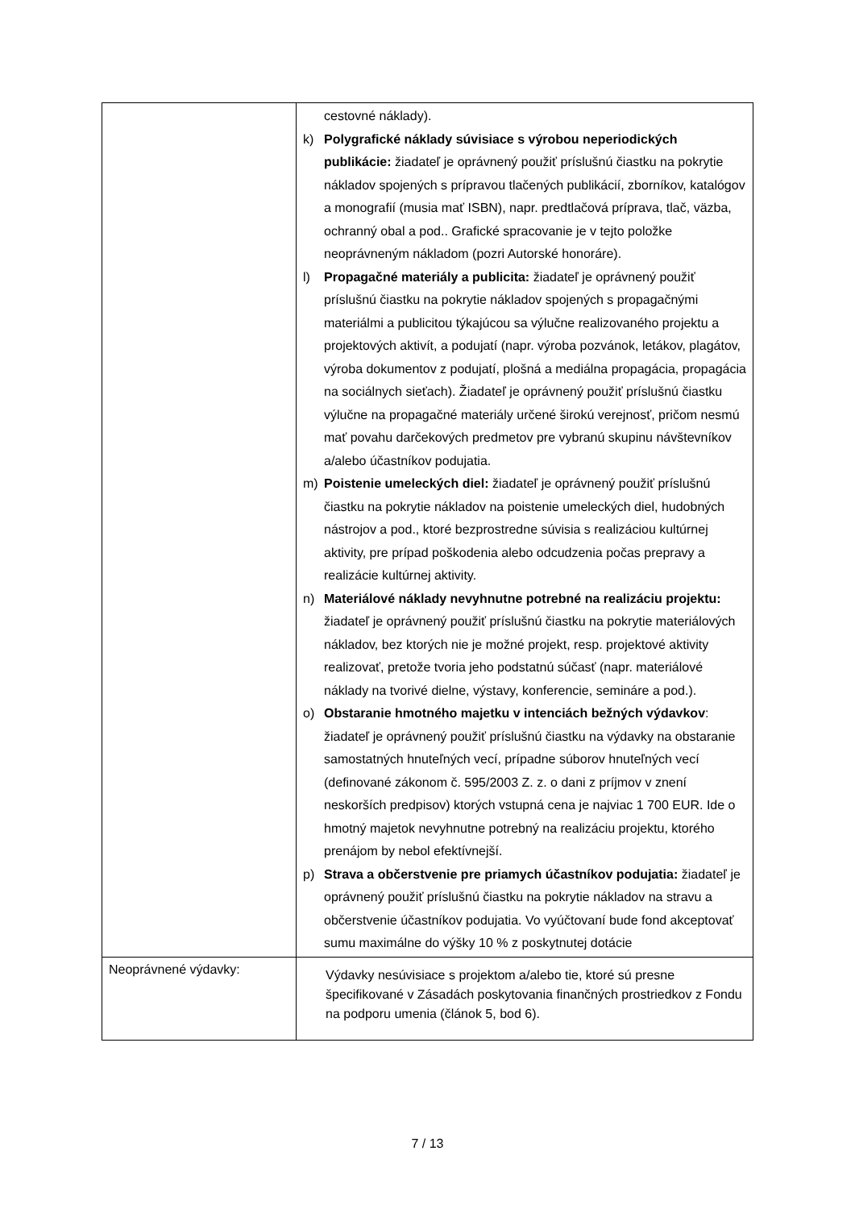| | cestovné náklady). k) Polygrafické náklady súvisiace s výrobou neperiodických publikácie: žiadateľ je oprávnený použiť príslušnú čiastku na pokrytie nákladov spojených s prípravou tlačených publikácií, zborníkov, katalógov a monografií (musia mať ISBN), napr. predtlačová príprava, tlač, väzba, ochranný obal a pod.. Grafické spracovanie je v tejto položke neoprávneným nákladom (pozri Autorské honoráre). l) Propagačné materiály a publicita: žiadateľ je oprávnený použiť príslušnú čiastku na pokrytie nákladov spojených s propagačnými materiálmi a publicitou týkajúcou sa výlučne realizovaného projektu a projektových aktivít, a podujatí (napr. výroba pozvánok, letákov, plagátov, výroba dokumentov z podujatí, plošná a mediálna propagácia, propagácia na sociálnych sieťach). Žiadateľ je oprávnený použiť príslušnú čiastku výlučne na propagačné materiály určené širokú verejnosť, pričom nesmú mať povahu darčekových predmetov pre vybranú skupinu návštevníkov a/alebo účastníkov podujatia. m) Poistenie umeleckých diel: žiadateľ je oprávnený použiť príslušnú čiastku na pokrytie nákladov na poistenie umeleckých diel, hudobných nástrojov a pod., ktoré bezprostredne súvisia s realizáciou kultúrnej aktivity, pre prípad poškodenia alebo odcudzenia počas prepravy a realizácie kultúrnej aktivity. n) Materiálové náklady nevyhnutne potrebné na realizáciu projektu: žiadateľ je oprávnený použiť príslušnú čiastku na pokrytie materiálových nákladov, bez ktorých nie je možné projekt, resp. projektové aktivity realizovať, pretože tvoria jeho podstatnú súčasť (napr. materiálové náklady na tvorivé dielne, výstavy, konferencie, semináre a pod.). o) Obstaranie hmotného majetku v intenciách bežných výdavkov : žiadateľ je oprávnený použiť príslušnú čiastku na výdavky na obstaranie samostatných hnuteľných vecí, prípadne súborov hnuteľných vecí (definované zákonom č. 595/2003 Z. z. o dani z príjmov v znení neskorších predpisov) ktorých vstupná cena je najviac 1 700 EUR. Ide o hmotný majetok nevyhnutne potrebný na realizáciu projektu, ktorého prenájom by nebol efektívnejší. p) Strava a občerstvenie pre priamych účastníkov podujatia: žiadateľ je oprávnený použiť príslušnú čiastku na pokrytie nákladov na stravu a občerstvenie účastníkov podujatia. Vo vyúčtovaní bude fond akceptovať sumu maximálne do výšky 10 % z poskytnutej dotácie |
| Neoprávnené výdavky: | Výdavky nesúvisiace s projektom a/alebo tie, ktoré sú presne špecifikované v Zásadách poskytovania finančných prostriedkov z Fondu na podporu umenia (článok 5, bod 6). |
7 / 13